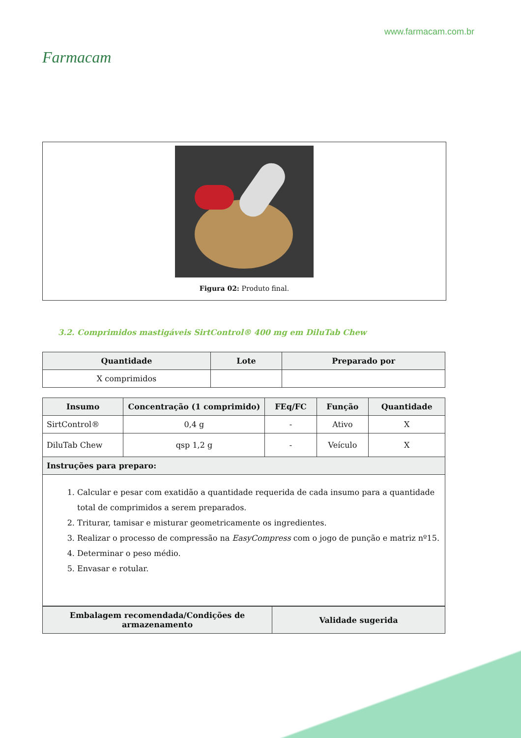Farmacam
www.farmacam.com.br
Figura 02: Produto final.
3.2. Comprimidos mastigáveis SirtControl® 400 mg em DiluTab Chew
| Quantidade | Lote | Preparado por |
| --- | --- | --- |
| X comprimidos | | |
| Insumo | Concentração (1 comprimido) | FEq/FC | Função | Quantidade |
| --- | --- | --- | --- | --- |
| SirtControl® | 0,4 g | - | Ativo | X |
| DiluTab Chew | qsp 1,2 g | - | Veículo | X |
| Instruções para preparo: | | | | |
| 1. Calcular e pesar com exatidão a quantidade requerida de cada insumo para a quantidade total de comprimidos a serem preparados. 2. Triturar, tamisar e misturar geometricamente os ingredientes. 3. Realizar o processo de compressão na EasyCompress com o jogo de punção e matriz nº15. 4. Determinar o peso médio. 5. Envasar e rotular. | | | | |
| Embalagem recomendada/Condições de armazenamento | Validade sugerida |
| --- | --- |